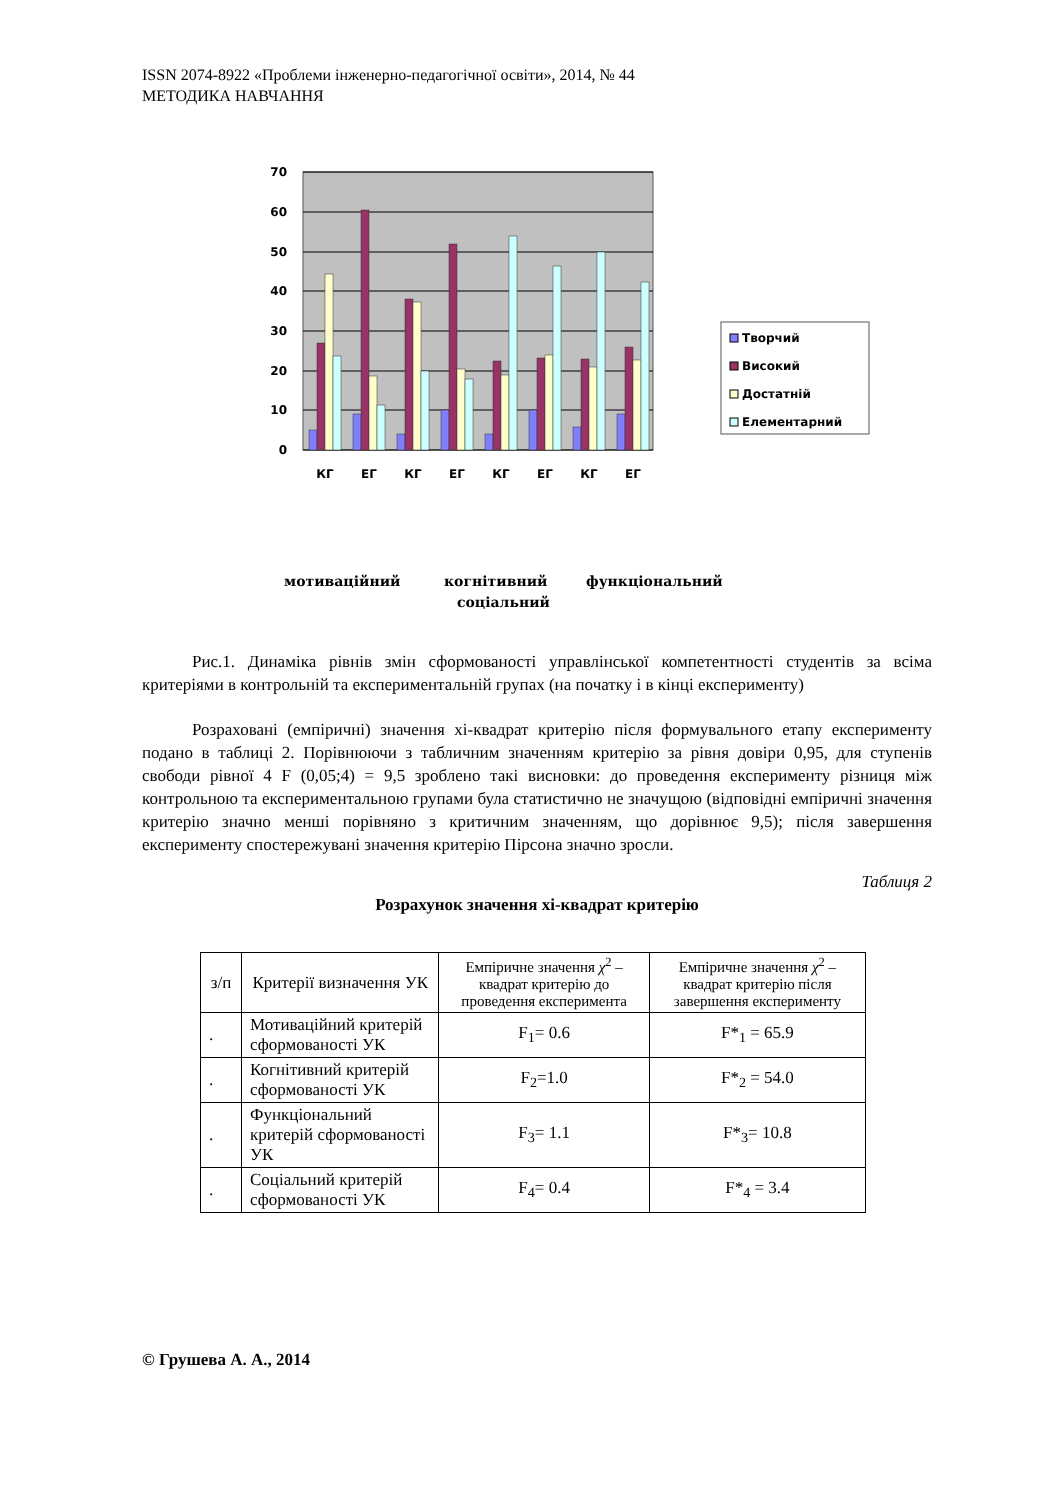ISSN 2074-8922 «Проблеми інженерно-педагогічної освіти», 2014, № 44
МЕТОДИКА НАВЧАННЯ
70
60
50
40
30
20
10
0
КГ
ЕГ
КГ
ЕГ
КГ
ЕГ
КГ
ЕГ
Творчий
Високий
Достатній
Елементарний
мотиваційний
когнітивний
функціональний
соціальний
Рис.1. Динаміка рівнів змін сформованості управлінської компетентності студентів за всіма критеріями в контрольній та експериментальній групах (на початку і в кінці експерименту)
Розраховані (емпіричні) значення хі-квадрат критерію після формувального етапу експерименту подано в таблиці 2. Порівнюючи з табличним значенням критерію за рівня довіри 0,95, для ступенів свободи рівної 4 F (0,05;4) = 9,5 зроблено такі висновки: до проведення експерименту різниця між контрольною та експериментальною групами була статистично не значущою (відповідні емпіричні значення критерію значно менші порівняно з критичним значенням, що дорівнює 9,5); після завершення експерименту спостережувані значення критерію Пірсона значно зросли.
Таблиця 2
Розрахунок значення хі-квадрат критерію
| з/п | Критерії визначення УК | Емпіричне значення χ<sup>2</sup> – квадрат критерію до проведення експеримента | Емпіричне значення χ<sup>2</sup> – квадрат критерію після завершення експерименту |
| --- | --- | --- | --- |
| . | Мотиваційний критерій сформованості УК | F<sub>1</sub>= 0.6 | F*<sub>1</sub> = 65.9 |
| . | Когнітивний критерій сформованості УК | F<sub>2</sub>=1.0 | F*<sub>2</sub> = 54.0 |
| . | Функціональний критерій сформованості УК | F<sub>3</sub>= 1.1 | F*<sub>3</sub>= 10.8 |
| . | Соціальний критерій сформованості УК | F<sub>4</sub>= 0.4 | F*<sub>4</sub> = 3.4 |
© Грушева А. А., 2014